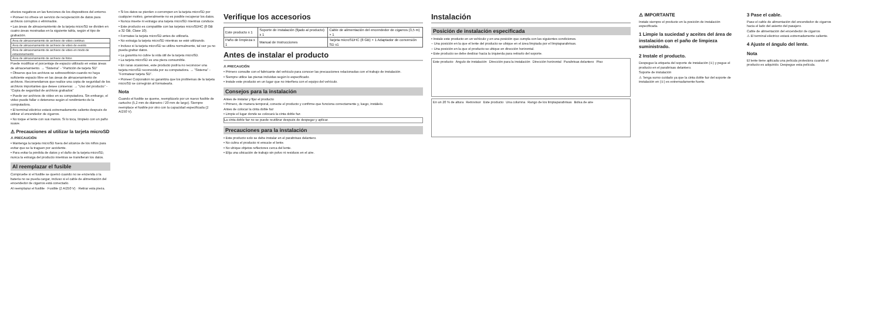efectos negativos en las funciones de los dispositivos del entorno.
• Pioneer no ofrece un servicio de recuperación de datos para archivos corruptos o eliminados.
• Las áreas de almacenamiento de la tarjeta microSD se dividen en cuatro áreas mostradas en la siguiente tabla, según el tipo de grabación.
| Área de almacenamiento de archivos de video continuo |
| Área de almacenamiento de archivos de video de evento |
| Área de almacenamiento de archivos de video en modo de estacionamiento |
| Área de almacenamiento de archivos de fotos |
Puede modificar el porcentaje de espacio utilizado en estas áreas de almacenamiento. → "Sistema" - "Partición de tarjeta SD"
• Observe que los archivos se sobrescribirán cuando no haya suficiente espacio libre en las áreas de almacenamiento de archivos. Recomendamos que realice una copia de seguridad de los archivos importantes que desee conservar. → "Uso del producto" - "Copia de seguridad de archivos grabados"
• Puede ver archivos de video en su computadora. Sin embargo, el video puede fallar o detenerse según el rendimiento de la computadora.
• El terminal eléctrico estará extremadamente caliente después de utilizar el encendedor de cigarros.
• No toque el lente con sus manos. Si lo toca, límpielo con un paño suave.
⚠ Precauciones al utilizar la tarjeta microSD
⚠ PRECAUCIÓN
• Mantenga la tarjeta microSD fuera del alcance de los niños para evitar que se la traguen por accidente.
• Para evitar la pérdida de datos y el daño de la tarjeta microSD, nunca la extraiga del producto mientras se transfieran los datos.
Al reemplazar el fusible
Compruebe si el fusible se quemó cuando no se encienda o la batería no se pueda cargar, incluso si el cable de alimentación del encendedor de cigarros está conectado.
Al reemplazar el fusible · Fusible (2 A/250 V) · Retirar esta pieza.
• Si los datos se pierden o corrompen en la tarjeta microSD por cualquier motivo, generalmente no es posible recuperar los datos.
• Nunca inserte ni extraiga una tarjeta microSD mientras conduce.
• Este producto es compatible con las tarjetas microSDHC (8 GB a 32 GB, Clase 10).
• Formatee la tarjeta microSD antes de utilizarla.
• No extraiga la tarjeta microSD mientras se esté utilizando.
• Incluso si la tarjeta microSD se utiliza normalmente, tal vez ya no pueda grabar datos.
• La garantía no cubre la vida útil de la tarjeta microSD.
• La tarjeta microSD es una pieza consumible.
• En raras ocasiones, este producto podría no reconocer una tarjeta microSD reconocida por su computadora. → "Sistema" - "Formatear tarjeta SD".
• Pioneer Corporation no garantiza que los problemas de la tarjeta microSD se corregirán al formatearla.
Nota
Cuando el fusible se queme, reemplácelo por un nuevo fusible de cartucho (5,2 mm de diámetro / 20 mm de largo). Siempre reemplace el fusible por otro con la capacidad especificada (2 A/250 V).
Verifique los accesorios
| Este producto x 1 | Soporte de instalación (fijado al producto) x 1 | Cable de alimentación del encendedor de cigarros (3,5 m) × 1 |
| Paño de limpieza x 1 | Manual de Instrucciones | Tarjeta microSDHC (8 GB) × 1 Adaptador de conversión SD x1 |
Antes de instalar el producto
⚠ PRECAUCIÓN
• Primero consulte con el fabricante del vehículo para conocer las precauciones relacionadas con el trabajo de instalación.
• Siempre utilice las piezas incluidas según lo especificado.
• Instale este producto en un lugar que no interfiera con el equipo del vehículo.
Consejos para la instalación
Antes de instalar y fijar el producto
• Primero, de manera temporal, conecte el producto y confirme que funciona correctamente y, luego, instálelo.
Antes de colocar la cinta doble faz
• Limpie el lugar donde se colocará la cinta doble faz.
La cinta doble faz no se puede reutilizar después de despegar y aplicar.
Precauciones para la instalación
• Este producto solo se debe instalar en el parabrisas delantero.
• No cubra el producto ni ensucie el lente.
• No ubique objetos reflectores cerca del lente.
• Elija una ubicación de trabajo sin polvo ni residuos en el aire.
Instalación
Posición de instalación especificada
• Instale este producto en un vehículo y en una posición que cumpla con las siguientes condiciones.
– Una posición en la que el lente del producto se ubique en el área limpiada por el limpiaparabrisas.
– Una posición en la que el producto se ubique en dirección horizontal.
• Este producto se debe deslizar hacia la izquierda para retirarlo del soporte.
Este producto Ángulo de instalación Dirección para la instalación Dirección horizontal Parabrisas delantero Piso
En un 20 % de altura Retrovisor Este producto Una columna Rango de los limpiaparabrisas Bolsa de aire
⚠ IMPORTANTE
Instale siempre el producto en la posición de instalación especificada.
1 Limpie la suciedad y aceites del área de instalación con el paño de limpieza suministrado.
2 Instale el producto.
Despegue la etiqueta del soporte de instalación (①) y pegue el producto en el parabrisas delantero.
Soporte de instalación
⚠ Tenga sumo cuidado ya que la cinta doble faz del soporte de instalación en (①) es extremadamente fuerte.
3 Pase el cable.
Pase el cable de alimentación del encendedor de cigarros hacia el lado del asiento del pasajero.
Cable de alimentación del encendedor de cigarros
⚠ El terminal eléctrico estará extremadamente caliente.
4 Ajuste el ángulo del lente.
Nota
El lente tiene aplicada una película protectora cuando el producto es adquirido. Despegue esta película.